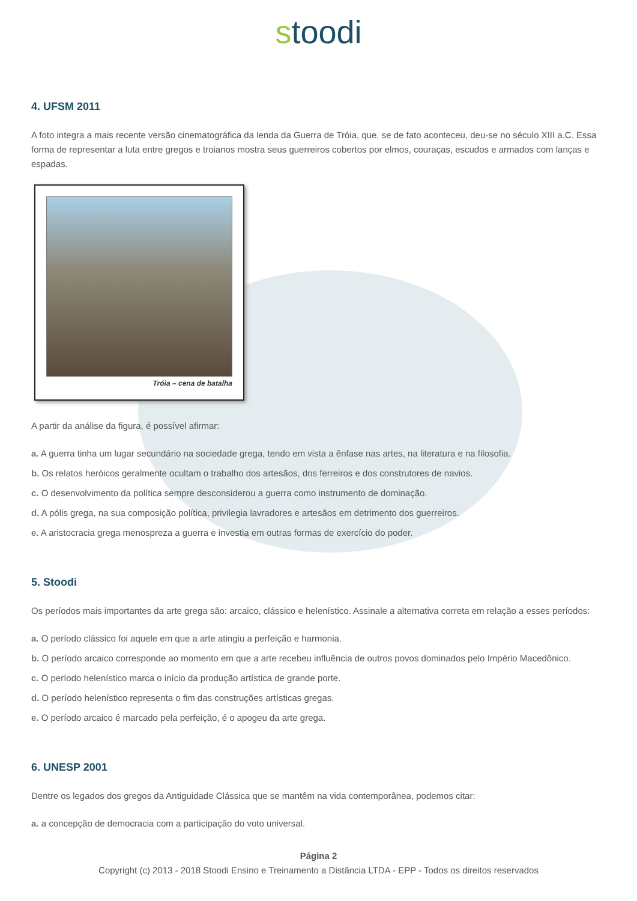stoodi
4. UFSM 2011
A foto integra a mais recente versão cinematográfica da lenda da Guerra de Tróia, que, se de fato aconteceu, deu-se no século XIII a.C. Essa forma de representar a luta entre gregos e troianos mostra seus guerreiros cobertos por elmos, couraças, escudos e armados com lanças e espadas.
Tróia – cena de batalha
A partir da análise da figura, é possível afirmar:
a. A guerra tinha um lugar secundário na sociedade grega, tendo em vista a ênfase nas artes, na literatura e na filosofia.
b. Os relatos heróicos geralmente ocultam o trabalho dos artesãos, dos ferreiros e dos construtores de navios.
c. O desenvolvimento da política sempre desconsiderou a guerra como instrumento de dominação.
d. A pólis grega, na sua composição política, privilegia lavradores e artesãos em detrimento dos guerreiros.
e. A aristocracia grega menospreza a guerra e investia em outras formas de exercício do poder.
5. Stoodi
Os períodos mais importantes da arte grega são: arcaico, clássico e helenístico. Assinale a alternativa correta em relação a esses períodos:
a. O período clássico foi aquele em que a arte atingiu a perfeição e harmonia.
b. O período arcaico corresponde ao momento em que a arte recebeu influência de outros povos dominados pelo Império Macedônico.
c. O período helenístico marca o início da produção artística de grande porte.
d. O período helenístico representa o fim das construções artísticas gregas.
e. O período arcaico é marcado pela perfeição, é o apogeu da arte grega.
6. UNESP 2001
Dentre os legados dos gregos da Antiguidade Clássica que se mantêm na vida contemporânea, podemos citar:
a. a concepção de democracia com a participação do voto universal.
Página 2
Copyright (c) 2013 - 2018 Stoodi Ensino e Treinamento a Distância LTDA - EPP - Todos os direitos reservados